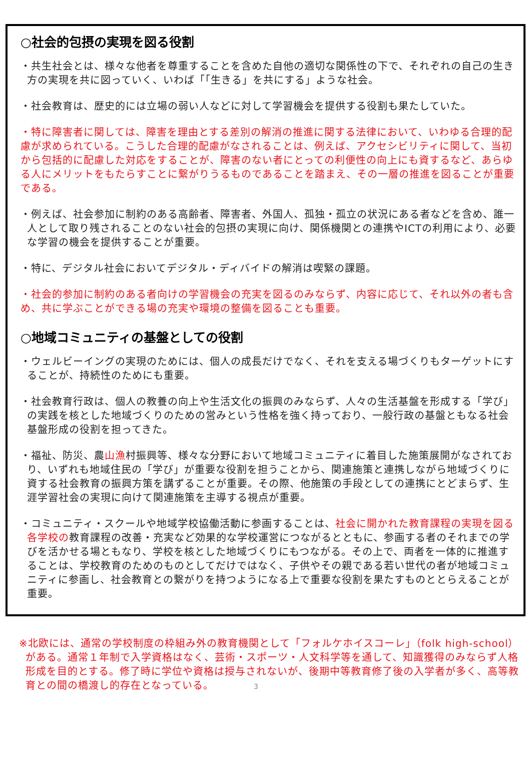○社会的包摂の実現を図る役割
・共生社会とは、様々な他者を尊重することを含めた自他の適切な関係性の下で、それぞれの自己の生き方の実現を共に図っていく、いわば「「生きる」を共にする」ような社会。
・社会教育は、歴史的には立場の弱い人などに対して学習機会を提供する役割も果たしていた。
・特に障害者に関しては、障害を理由とする差別の解消の推進に関する法律において、いわゆる合理的配慮が求められている。こうした合理的配慮がなされることは、例えば、アクセシビリティに関して、当初から包括的に配慮した対応をすることが、障害のない者にとっての利便性の向上にも資するなど、あらゆる人にメリットをもたらすことに繋がりうるものであることを踏まえ、その一層の推進を図ることが重要である。
・例えば、社会参加に制約のある高齢者、障害者、外国人、孤独・孤立の状況にある者などを含め、誰一人として取り残されることのない社会的包摂の実現に向け、関係機関との連携やICTの利用により、必要な学習の機会を提供することが重要。
・特に、デジタル社会においてデジタル・ディバイドの解消は喫緊の課題。
・社会的参加に制約のある者向けの学習機会の充実を図るのみならず、内容に応じて、それ以外の者も含め、共に学ぶことができる場の充実や環境の整備を図ることも重要。
○地域コミュニティの基盤としての役割
・ウェルビーイングの実現のためには、個人の成長だけでなく、それを支える場づくりもターゲットにすることが、持続性のためにも重要。
・社会教育行政は、個人の教養の向上や生活文化の振興のみならず、人々の生活基盤を形成する「学び」の実践を核とした地域づくりのための営みという性格を強く持っており、一般行政の基盤ともなる社会基盤形成の役割を担ってきた。
・福祉、防災、農山漁村振興等、様々な分野において地域コミュニティに着目した施策展開がなされており、いずれも地域住民の「学び」が重要な役割を担うことから、関連施策と連携しながら地域づくりに資する社会教育の振興方策を講ずることが重要。その際、他施策の手段としての連携にとどまらず、生涯学習社会の実現に向けて関連施策を主導する視点が重要。
・コミュニティ・スクールや地域学校協働活動に参画することは、社会に開かれた教育課程の実現を図る各学校の教育課程の改善・充実など効果的な学校運営につながるとともに、参画する者のそれまでの学びを活かせる場ともなり、学校を核とした地域づくりにもつながる。その上で、両者を一体的に推進することは、学校教育のためのものとしてだけではなく、子供やその親である若い世代の者が地域コミュニティに参画し、社会教育との繋がりを持つようになる上で重要な役割を果たすものととらえることが重要。
※北欧には、通常の学校制度の枠組み外の教育機関として「フォルケホイスコーレ」（folk high-school）がある。通常１年制で入学資格はなく、芸術・スポーツ・人文科学等を通して、知識獲得のみならず人格形成を目的とする。修了時に学位や資格は授与されないが、後期中等教育修了後の入学者が多く、高等教育との間の橋渡し的存在となっている。 3